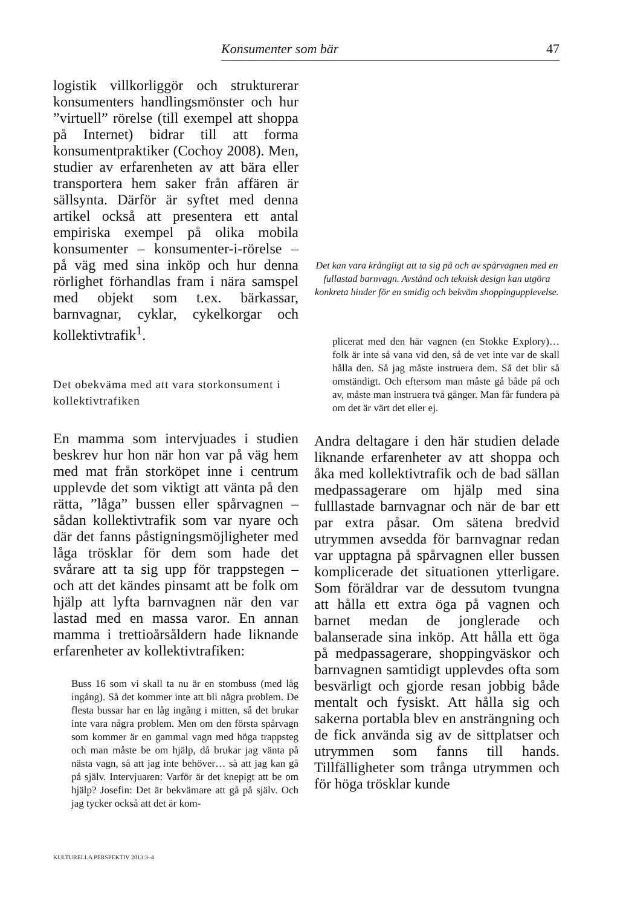Konsumenter som bär 47
logistik villkorliggör och strukturerar konsumenters handlingsmönster och hur ”virtuell” rörelse (till exempel att shoppa på Internet) bidrar till att forma konsumentpraktiker (Cochoy 2008). Men, studier av erfarenheten av att bära eller transportera hem saker från affären är sällsynta. Därför är syftet med denna artikel också att presentera ett antal empiriska exempel på olika mobila konsumenter – konsumenter-i-rörelse – på väg med sina inköp och hur denna rörlighet förhandlas fram i nära samspel med objekt som t.ex. bärkassar, barnvagnar, cyklar, cykelkorgar och kollektivtrafik<sup>1</sup>.
Det obekväma med att vara storkonsument i kollektivtrafiken
En mamma som intervjuades i studien beskrev hur hon när hon var på väg hem med mat från storköpet inne i centrum upplevde det som viktigt att vänta på den rätta, ”låga” bussen eller spårvagnen – sådan kollektivtrafik som var nyare och där det fanns påstigningsmöjligheter med låga trösklar för dem som hade det svårare att ta sig upp för trappstegen – och att det kändes pinsamt att be folk om hjälp att lyfta barnvagnen när den var lastad med en massa varor. En annan mamma i trettioårsåldern hade liknande erfarenheter av kollektivtrafiken:
Buss 16 som vi skall ta nu är en stombuss (med låg ingång). Så det kommer inte att bli några problem. De flesta bussar har en låg ingång i mitten, så det brukar inte vara några problem. Men om den första spårvagn som kommer är en gammal vagn med höga trappsteg och man måste be om hjälp, då brukar jag vänta på nästa vagn, så att jag inte behöver… så att jag kan gå på själv. Intervjuaren: Varför är det knepigt att be om hjälp? Josefin: Det är bekvämare att gå på själv. Och jag tycker också att det är kom-
Det kan vara krångligt att ta sig på och av spårvagnen med en fullastad barnvagn. Avstånd och teknisk design kan utgöra konkreta hinder för en smidig och bekväm shoppingupplevelse.
plicerat med den här vagnen (en Stokke Explory)… folk är inte så vana vid den, så de vet inte var de skall hålla den. Så jag måste instruera dem. Så det blir så omständigt. Och eftersom man måste gå både på och av, måste man instruera två gånger. Man får fundera på om det är värt det eller ej.
Andra deltagare i den här studien delade liknande erfarenheter av att shoppa och åka med kollektivtrafik och de bad sällan medpassagerare om hjälp med sina fulllastade barnvagnar och när de bar ett par extra påsar. Om sätena bredvid utrymmen avsedda för barnvagnar redan var upptagna på spårvagnen eller bussen komplicerade det situationen ytterligare. Som föräldrar var de dessutom tvungna att hålla ett extra öga på vagnen och barnet medan de jonglerade och balanserade sina inköp. Att hålla ett öga på medpassagerare, shoppingväskor och barnvagnen samtidigt upplevdes ofta som besvärligt och gjorde resan jobbig både mentalt och fysiskt. Att hålla sig och sakerna portabla blev en ansträngning och de fick använda sig av de sittplatser och utrymmen som fanns till hands. Tillfälligheter som trånga utrymmen och för höga trösklar kunde
KULTURELLA PERSPEKTIV 2013:3–4